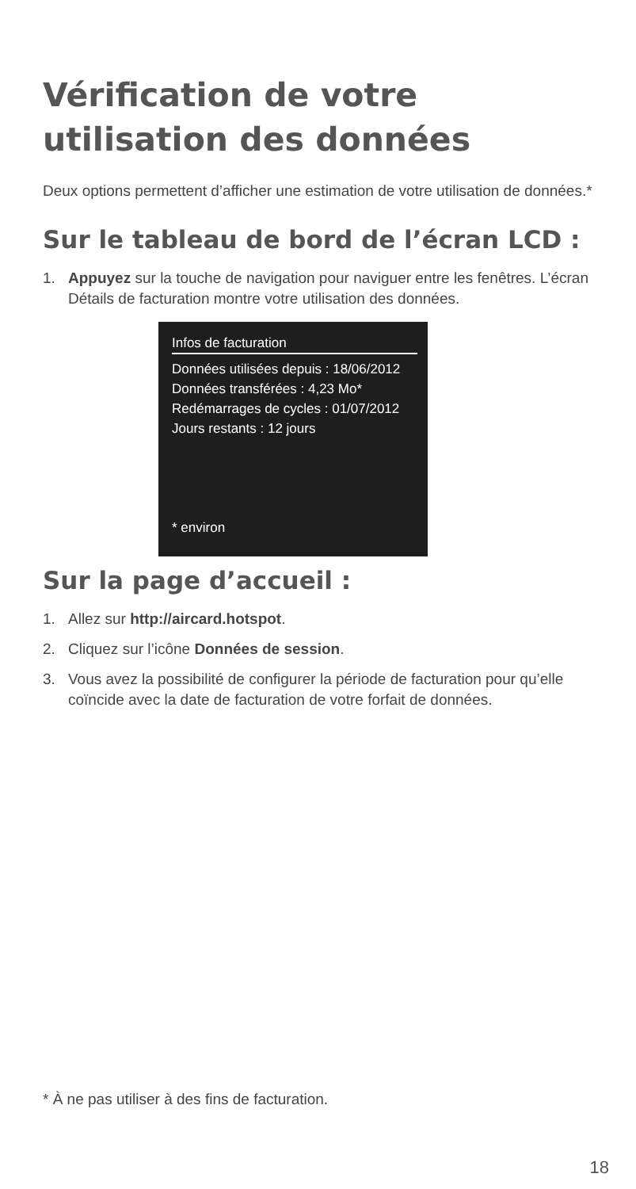Vérification de votre utilisation des données
Deux options permettent d’afficher une estimation de votre utilisation de données.*
Sur le tableau de bord de l’écran LCD :
1. Appuyez sur la touche de navigation pour naviguer entre les fenêtres. L’écran Détails de facturation montre votre utilisation des données.
Infos de facturation
Données utilisées depuis : 18/06/2012
Données transférées : 4,23 Mo*
Redémarrages de cycles : 01/07/2012
Jours restants : 12 jours
* environ
Sur la page d’accueil :
1. Allez sur http://aircard.hotspot.
2. Cliquez sur l’icône Données de session.
3. Vous avez la possibilité de configurer la période de facturation pour qu’elle coïncide avec la date de facturation de votre forfait de données.
* À ne pas utiliser à des fins de facturation.
18